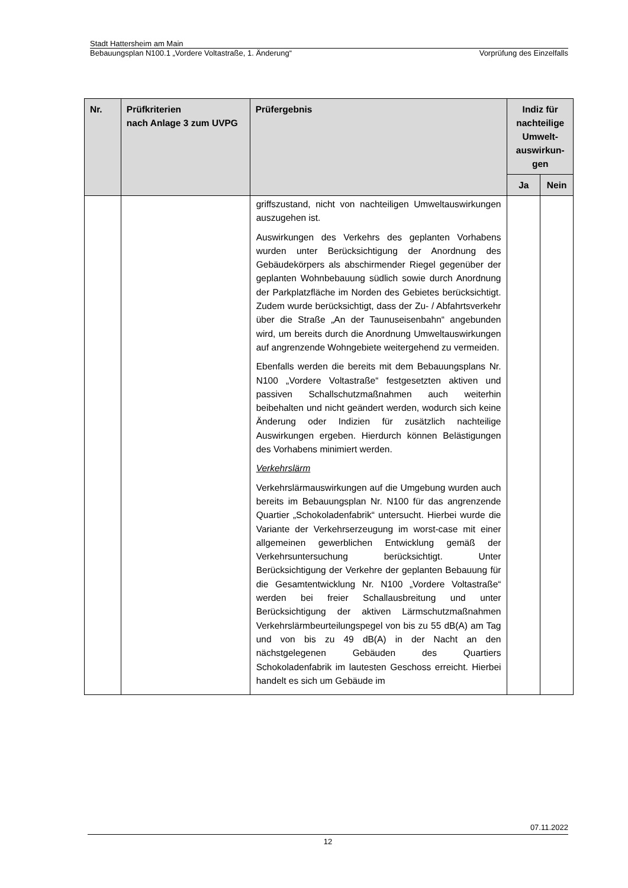Stadt Hattersheim am Main
Bebauungsplan N100.1 „Vordere Voltastraße, 1. Änderung“Vorprüfung des Einzelfalls
| Nr. | Prüfkriterien nach Anlage 3 zum UVPG | Prüfergebnis | Indiz für nachteilige Umwelt-auswirkun-gen | |
| --- | --- | --- | --- | --- |
| | | | Ja | Nein |
| | | griffszustand, nicht von nachteiligen Umweltauswirkungen auszugehen ist. Auswirkungen des Verkehrs des geplanten Vorhabens wurden unter Berücksichtigung der Anordnung des Gebäudekörpers als abschirmender Riegel gegenüber der geplanten Wohnbebauung südlich sowie durch Anordnung der Parkplatzfläche im Norden des Gebietes berücksichtigt. Zudem wurde berücksichtigt, dass der Zu- / Abfahrtsverkehr über die Straße „An der Taunuseisenbahn“ angebunden wird, um bereits durch die Anordnung Umweltauswirkungen auf angrenzende Wohngebiete weitergehend zu vermeiden. Ebenfalls werden die bereits mit dem Bebauungsplans Nr. N100 „Vordere Voltastraße“ festgesetzten aktiven und passiven Schallschutzmaßnahmen auch weiterhin beibehalten und nicht geändert werden, wodurch sich keine Änderung oder Indizien für zusätzlich nachteilige Auswirkungen ergeben. Hierdurch können Belästigungen des Vorhabens minimiert werden. Verkehrslärm Verkehrslärmauswirkungen auf die Umgebung wurden auch bereits im Bebauungsplan Nr. N100 für das angrenzende Quartier „Schokoladenfabrik“ untersucht. Hierbei wurde die Variante der Verkehrserzeugung im worst-case mit einer allgemeinen gewerblichen Entwicklung gemäß der Verkehrsuntersuchung berücksichtigt. Unter Berücksichtigung der Verkehre der geplanten Bebauung für die Gesamtentwicklung Nr. N100 „Vordere Voltastraße“ werden bei freier Schallausbreitung und unter Berücksichtigung der aktiven Lärmschutzmaßnahmen Verkehrslärmbeurteilungspegel von bis zu 55 dB(A) am Tag und von bis zu 49 dB(A) in der Nacht an den nächstgelegenen Gebäuden des Quartiers Schokoladenfabrik im lautesten Geschoss erreicht. Hierbei handelt es sich um Gebäude im | | |
07.11.2022
12